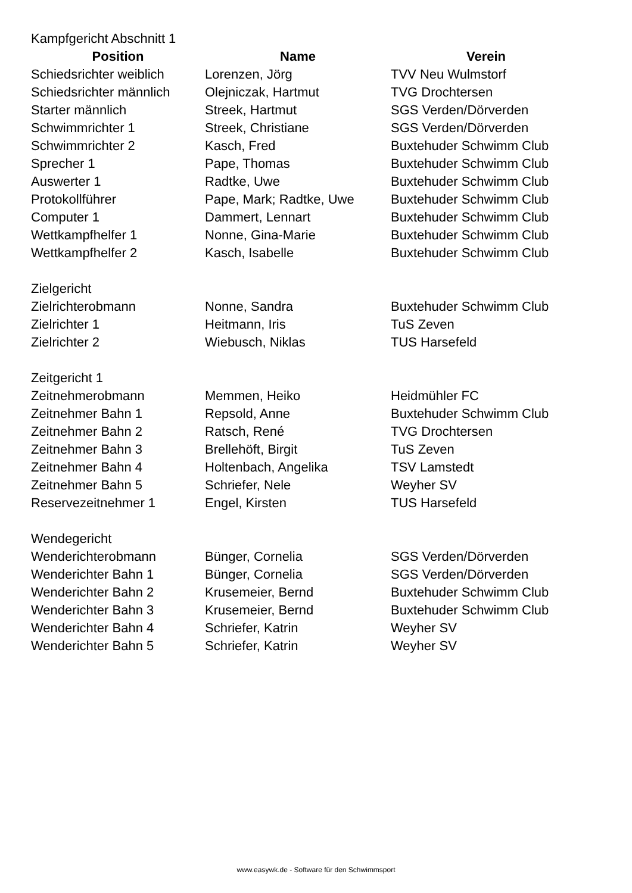| Kampfgericht Abschnitt 1 | | |
| Position | Name | Verein |
| Schiedsrichter weiblich | Lorenzen, Jörg | TVV Neu Wulmstorf |
| Schiedsrichter männlich | Olejniczak, Hartmut | TVG Drochtersen |
| Starter männlich | Streek, Hartmut | SGS Verden/Dörverden |
| Schwimmrichter 1 | Streek, Christiane | SGS Verden/Dörverden |
| Schwimmrichter 2 | Kasch, Fred | Buxtehuder Schwimm Club |
| Sprecher 1 | Pape, Thomas | Buxtehuder Schwimm Club |
| Auswerter 1 | Radtke, Uwe | Buxtehuder Schwimm Club |
| Protokollführer | Pape, Mark; Radtke, Uwe | Buxtehuder Schwimm Club |
| Computer 1 | Dammert, Lennart | Buxtehuder Schwimm Club |
| Wettkampfhelfer 1 | Nonne, Gina-Marie | Buxtehuder Schwimm Club |
| Wettkampfhelfer 2 | Kasch, Isabelle | Buxtehuder Schwimm Club |
| Zielgericht | | |
| Zielrichterobmann | Nonne, Sandra | Buxtehuder Schwimm Club |
| Zielrichter 1 | Heitmann, Iris | TuS Zeven |
| Zielrichter 2 | Wiebusch, Niklas | TUS Harsefeld |
| Zeitgericht 1 | | |
| Zeitnehmerobmann | Memmen, Heiko | Heidmühler FC |
| Zeitnehmer Bahn 1 | Repsold, Anne | Buxtehuder Schwimm Club |
| Zeitnehmer Bahn 2 | Ratsch, René | TVG Drochtersen |
| Zeitnehmer Bahn 3 | Brellehöft, Birgit | TuS Zeven |
| Zeitnehmer Bahn 4 | Holtenbach, Angelika | TSV Lamstedt |
| Zeitnehmer Bahn 5 | Schriefer, Nele | Weyher SV |
| Reservezeitnehmer 1 | Engel, Kirsten | TUS Harsefeld |
| Wendegericht | | |
| Wenderichterobmann | Bünger, Cornelia | SGS Verden/Dörverden |
| Wenderichter Bahn 1 | Bünger, Cornelia | SGS Verden/Dörverden |
| Wenderichter Bahn 2 | Krusemeier, Bernd | Buxtehuder Schwimm Club |
| Wenderichter Bahn 3 | Krusemeier, Bernd | Buxtehuder Schwimm Club |
| Wenderichter Bahn 4 | Schriefer, Katrin | Weyher SV |
| Wenderichter Bahn 5 | Schriefer, Katrin | Weyher SV |
www.easywk.de - Software für den Schwimmsport